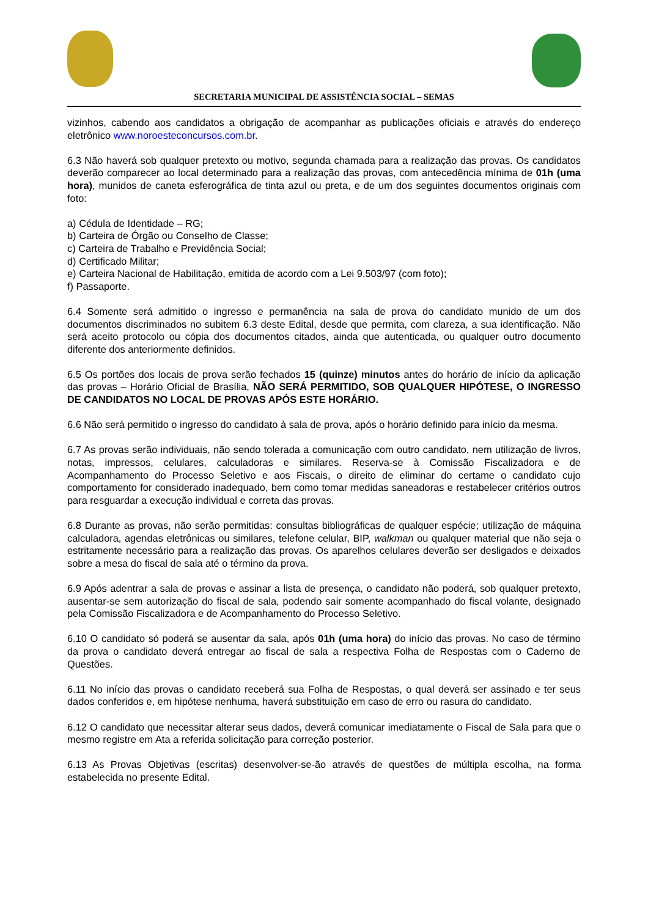SECRETARIA MUNICIPAL DE ASSISTÊNCIA SOCIAL – SEMAS
vizinhos, cabendo aos candidatos a obrigação de acompanhar as publicações oficiais e através do endereço eletrônico www.noroesteconcursos.com.br.
6.3 Não haverá sob qualquer pretexto ou motivo, segunda chamada para a realização das provas. Os candidatos deverão comparecer ao local determinado para a realização das provas, com antecedência mínima de 01h (uma hora), munidos de caneta esferográfica de tinta azul ou preta, e de um dos seguintes documentos originais com foto:
a) Cédula de Identidade – RG;
b) Carteira de Órgão ou Conselho de Classe;
c) Carteira de Trabalho e Previdência Social;
d) Certificado Militar;
e) Carteira Nacional de Habilitação, emitida de acordo com a Lei 9.503/97 (com foto);
f) Passaporte.
6.4 Somente será admitido o ingresso e permanência na sala de prova do candidato munido de um dos documentos discriminados no subitem 6.3 deste Edital, desde que permita, com clareza, a sua identificação. Não será aceito protocolo ou cópia dos documentos citados, ainda que autenticada, ou qualquer outro documento diferente dos anteriormente definidos.
6.5 Os portões dos locais de prova serão fechados 15 (quinze) minutos antes do horário de início da aplicação das provas – Horário Oficial de Brasília, NÃO SERÁ PERMITIDO, SOB QUALQUER HIPÓTESE, O INGRESSO DE CANDIDATOS NO LOCAL DE PROVAS APÓS ESTE HORÁRIO.
6.6 Não será permitido o ingresso do candidato à sala de prova, após o horário definido para início da mesma.
6.7 As provas serão individuais, não sendo tolerada a comunicação com outro candidato, nem utilização de livros, notas, impressos, celulares, calculadoras e similares. Reserva-se à Comissão Fiscalizadora e de Acompanhamento do Processo Seletivo e aos Fiscais, o direito de eliminar do certame o candidato cujo comportamento for considerado inadequado, bem como tomar medidas saneadoras e restabelecer critérios outros para resguardar a execução individual e correta das provas.
6.8 Durante as provas, não serão permitidas: consultas bibliográficas de qualquer espécie; utilização de máquina calculadora, agendas eletrônicas ou similares, telefone celular, BIP, walkman ou qualquer material que não seja o estritamente necessário para a realização das provas. Os aparelhos celulares deverão ser desligados e deixados sobre a mesa do fiscal de sala até o término da prova.
6.9 Após adentrar a sala de provas e assinar a lista de presença, o candidato não poderá, sob qualquer pretexto, ausentar-se sem autorização do fiscal de sala, podendo sair somente acompanhado do fiscal volante, designado pela Comissão Fiscalizadora e de Acompanhamento do Processo Seletivo.
6.10 O candidato só poderá se ausentar da sala, após 01h (uma hora) do início das provas. No caso de término da prova o candidato deverá entregar ao fiscal de sala a respectiva Folha de Respostas com o Caderno de Questões.
6.11 No início das provas o candidato receberá sua Folha de Respostas, o qual deverá ser assinado e ter seus dados conferidos e, em hipótese nenhuma, haverá substituição em caso de erro ou rasura do candidato.
6.12 O candidato que necessitar alterar seus dados, deverá comunicar imediatamente o Fiscal de Sala para que o mesmo registre em Ata a referida solicitação para correção posterior.
6.13 As Provas Objetivas (escritas) desenvolver-se-ão através de questões de múltipla escolha, na forma estabelecida no presente Edital.